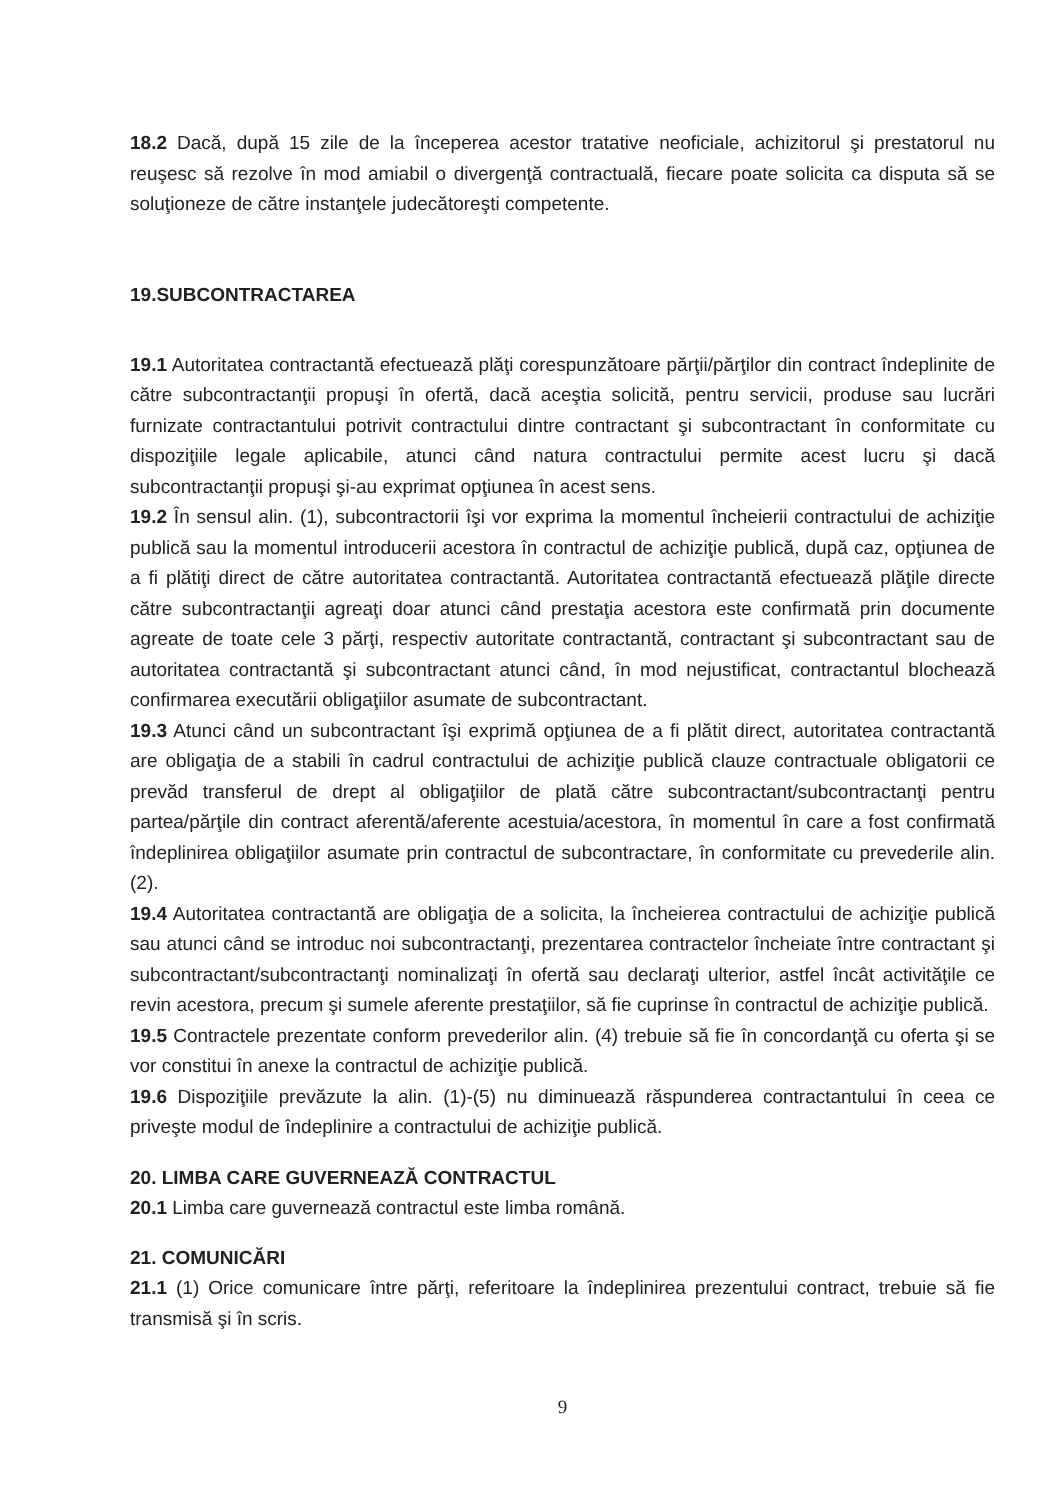18.2 Dacă, după 15 zile de la începerea acestor tratative neoficiale, achizitorul şi prestatorul nu reuşesc să rezolve în mod amiabil o divergenţă contractuală, fiecare poate solicita ca disputa să se soluţioneze de către instanţele judecătoreşti competente.
19.SUBCONTRACTAREA
19.1 Autoritatea contractantă efectuează plăţi corespunzătoare părţii/părţilor din contract îndeplinite de către subcontractanţii propuşi în ofertă, dacă aceştia solicită, pentru servicii, produse sau lucrări furnizate contractantului potrivit contractului dintre contractant şi subcontractant în conformitate cu dispoziţiile legale aplicabile, atunci când natura contractului permite acest lucru şi dacă subcontractanţii propuşi şi-au exprimat opţiunea în acest sens.
19.2 În sensul alin. (1), subcontractorii îşi vor exprima la momentul încheierii contractului de achiziţie publică sau la momentul introducerii acestora în contractul de achiziţie publică, după caz, opţiunea de a fi plătiţi direct de către autoritatea contractantă. Autoritatea contractantă efectuează plăţile directe către subcontractanţii agreaţi doar atunci când prestaţia acestora este confirmată prin documente agreate de toate cele 3 părţi, respectiv autoritate contractantă, contractant şi subcontractant sau de autoritatea contractantă şi subcontractant atunci când, în mod nejustificat, contractantul blochează confirmarea executării obligaţiilor asumate de subcontractant.
19.3 Atunci când un subcontractant îşi exprimă opţiunea de a fi plătit direct, autoritatea contractantă are obligaţia de a stabili în cadrul contractului de achiziţie publică clauze contractuale obligatorii ce prevăd transferul de drept al obligaţiilor de plată către subcontractant/subcontractanţi pentru partea/părţile din contract aferentă/aferente acestuia/acestora, în momentul în care a fost confirmată îndeplinirea obligaţiilor asumate prin contractul de subcontractare, în conformitate cu prevederile alin. (2).
19.4 Autoritatea contractantă are obligaţia de a solicita, la încheierea contractului de achiziţie publică sau atunci când se introduc noi subcontractanţi, prezentarea contractelor încheiate între contractant şi subcontractant/subcontractanţi nominalizaţi în ofertă sau declaraţi ulterior, astfel încât activităţile ce revin acestora, precum şi sumele aferente prestaţiilor, să fie cuprinse în contractul de achiziţie publică.
19.5 Contractele prezentate conform prevederilor alin. (4) trebuie să fie în concordanţă cu oferta şi se vor constitui în anexe la contractul de achiziţie publică.
19.6 Dispoziţiile prevăzute la alin. (1)-(5) nu diminuează răspunderea contractantului în ceea ce priveşte modul de îndeplinire a contractului de achiziţie publică.
20. LIMBA CARE GUVERNEAZĂ CONTRACTUL
20.1 Limba care guvernează contractul este limba română.
21. COMUNICĂRI
21.1 (1) Orice comunicare între părţi, referitoare la îndeplinirea prezentului contract, trebuie să fie transmisă şi în scris.
9